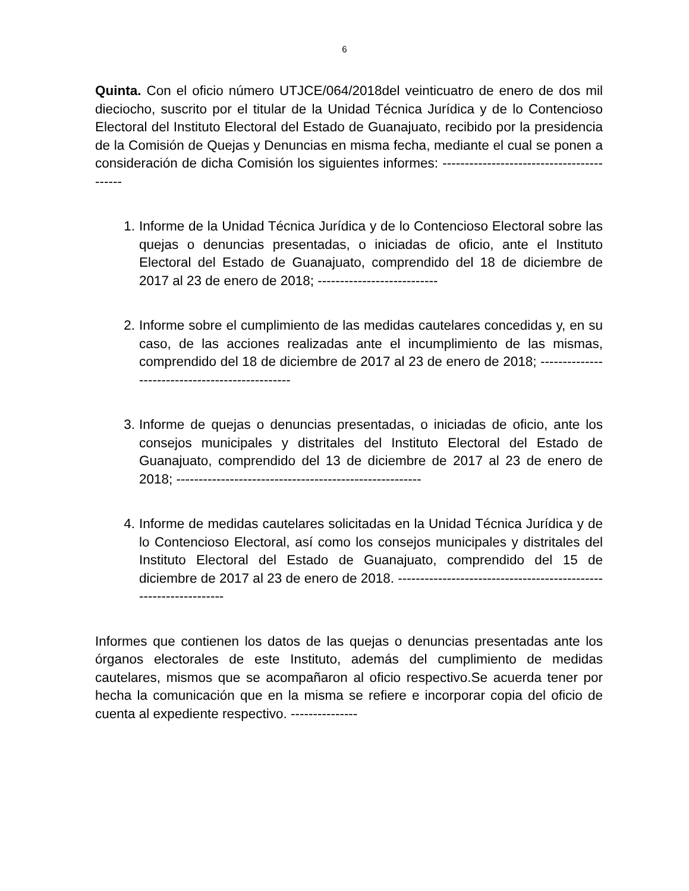6
Quinta. Con el oficio número UTJCE/064/2018del veinticuatro de enero de dos mil dieciocho, suscrito por el titular de la Unidad Técnica Jurídica y de lo Contencioso Electoral del Instituto Electoral del Estado de Guanajuato, recibido por la presidencia de la Comisión de Quejas y Denuncias en misma fecha, mediante el cual se ponen a consideración de dicha Comisión los siguientes informes: ------------------------------------------
1. Informe de la Unidad Técnica Jurídica y de lo Contencioso Electoral sobre las quejas o denuncias presentadas, o iniciadas de oficio, ante el Instituto Electoral del Estado de Guanajuato, comprendido del 18 de diciembre de 2017 al 23 de enero de 2018; ---------------------------
2. Informe sobre el cumplimiento de las medidas cautelares concedidas y, en su caso, de las acciones realizadas ante el incumplimiento de las mismas, comprendido del 18 de diciembre de 2017 al 23 de enero de 2018; ------------------------------------------------
3. Informe de quejas o denuncias presentadas, o iniciadas de oficio, ante los consejos municipales y distritales del Instituto Electoral del Estado de Guanajuato, comprendido del 13 de diciembre de 2017 al 23 de enero de 2018; -------------------------------------------------------
4. Informe de medidas cautelares solicitadas en la Unidad Técnica Jurídica y de lo Contencioso Electoral, así como los consejos municipales y distritales del Instituto Electoral del Estado de Guanajuato, comprendido del 15 de diciembre de 2017 al 23 de enero de 2018. -----------------------------------------------------------------
Informes que contienen los datos de las quejas o denuncias presentadas ante los órganos electorales de este Instituto, además del cumplimiento de medidas cautelares, mismos que se acompañaron al oficio respectivo.Se acuerda tener por hecha la comunicación que en la misma se refiere e incorporar copia del oficio de cuenta al expediente respectivo. ---------------